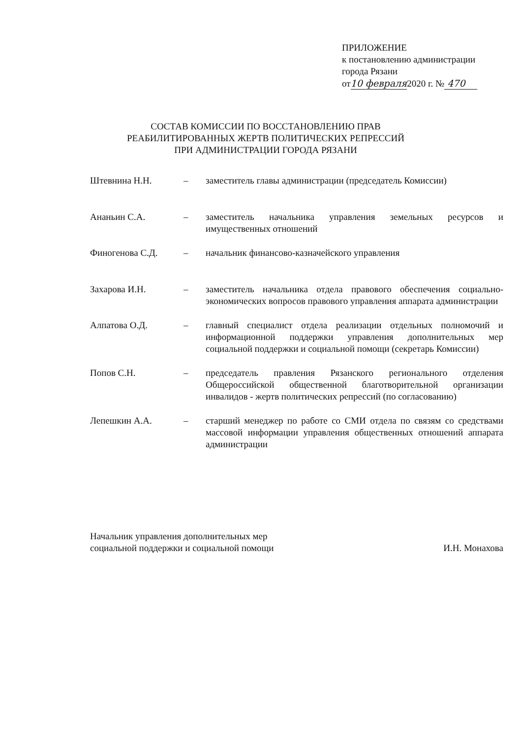ПРИЛОЖЕНИЕ
к постановлению администрации
города Рязани
от10 февраля2020 г. № 470
СОСТАВ КОМИССИИ ПО ВОССТАНОВЛЕНИЮ ПРАВ
РЕАБИЛИТИРОВАННЫХ ЖЕРТВ ПОЛИТИЧЕСКИХ РЕПРЕССИЙ
ПРИ АДМИНИСТРАЦИИ ГОРОДА РЯЗАНИ
Штевнина Н.Н. – заместитель главы администрации (председатель Комиссии)
Ананьин С.А. – заместитель начальника управления земельных ресурсов и имущественных отношений
Финогенова С.Д. – начальник финансово-казначейского управления
Захарова И.Н. – заместитель начальника отдела правового обеспечения социально-экономических вопросов правового управления аппарата администрации
Алпатова О.Д. – главный специалист отдела реализации отдельных полномочий и информационной поддержки управления дополнительных мер социальной поддержки и социальной помощи (секретарь Комиссии)
Попов С.Н. – председатель правления Рязанского регионального отделения Общероссийской общественной благотворительной организации инвалидов - жертв политических репрессий (по согласованию)
Лепешкин А.А. – старший менеджер по работе со СМИ отдела по связям со средствами массовой информации управления общественных отношений аппарата администрации
Начальник управления дополнительных мер
социальной поддержки и социальной помощи
И.Н. Монахова